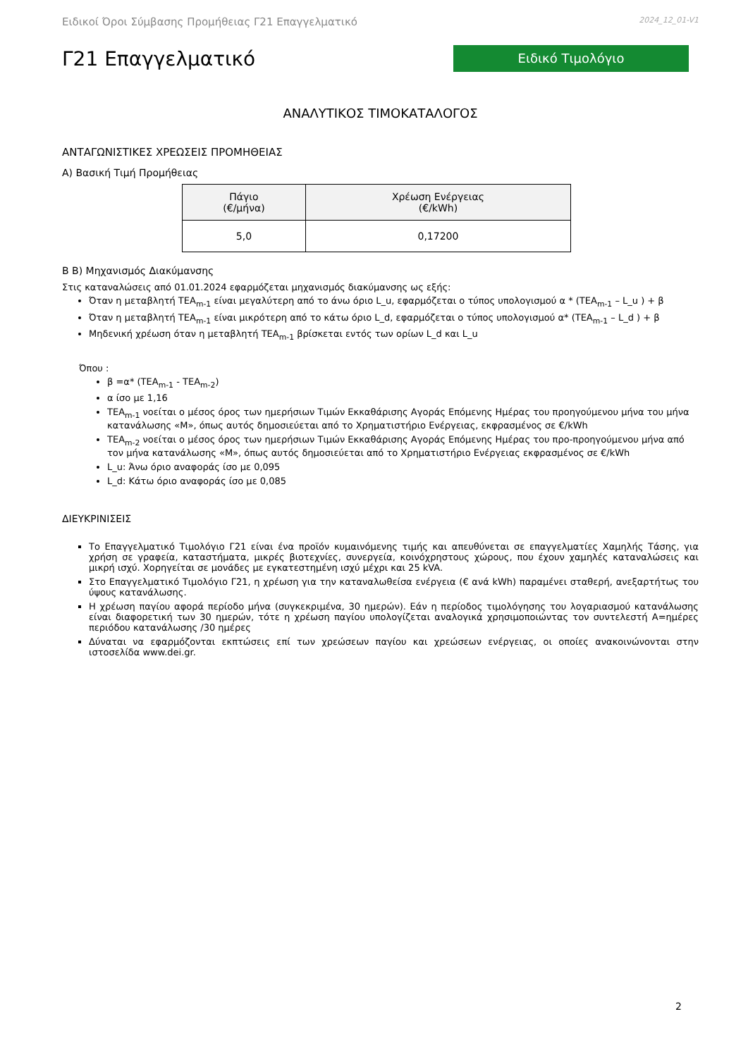Ειδικοί Όροι Σύμβασης Προμήθειας Γ21 Επαγγελματικό 2024_12_01-V1
Γ21 Επαγγελματικό
Ειδικό Τιμολόγιο
ΑΝΑΛΥΤΙΚΟΣ ΤΙΜΟΚΑΤΑΛΟΓΟΣ
ΑΝΤΑΓΩΝΙΣΤΙΚΕΣ ΧΡΕΩΣΕΙΣ ΠΡΟΜΗΘΕΙΑΣ
Α) Βασική Τιμή Προμήθειας
| Πάγιο (€/μήνα) | Χρέωση Ενέργειας (€/kWh) |
| --- | --- |
| 5,0 | 0,17200 |
Β Β) Μηχανισμός Διακύμανσης
Στις καταναλώσεις από 01.01.2024 εφαρμόζεται μηχανισμός διακύμανσης ως εξής:
Όταν η μεταβλητή ΤΕΑ<sub>m-1</sub> είναι μεγαλύτερη από το άνω όριο L_u, εφαρμόζεται ο τύπος υπολογισμού α * (ΤΕΑ<sub>m-1</sub> – L_u ) + β
Όταν η μεταβλητή ΤΕΑ<sub>m-1</sub> είναι μικρότερη από το κάτω όριο L_d, εφαρμόζεται ο τύπος υπολογισμού α* (ΤΕΑ<sub>m-1</sub> – L_d ) + β
Μηδενική χρέωση όταν η μεταβλητή ΤΕΑ<sub>m-1</sub> βρίσκεται εντός των ορίων L_d και L_u
Όπου :
β =α* (ΤΕΑ<sub>m-1</sub> - ΤΕΑ<sub>m-2</sub>)
α ίσο με 1,16
ΤΕΑ<sub>m-1</sub> νοείται ο μέσος όρος των ημερήσιων Τιμών Εκκαθάρισης Αγοράς Επόμενης Ημέρας του προηγούμενου μήνα του μήνα κατανάλωσης «Μ», όπως αυτός δημοσιεύεται από το Χρηματιστήριο Ενέργειας, εκφρασμένος σε €/kWh
ΤΕΑ<sub>m-2</sub> νοείται ο μέσος όρος των ημερήσιων Τιμών Εκκαθάρισης Αγοράς Επόμενης Ημέρας του προ-προηγούμενου μήνα από τον μήνα κατανάλωσης «Μ», όπως αυτός δημοσιεύεται από το Χρηματιστήριο Ενέργειας εκφρασμένος σε €/kWh
L_u: Άνω όριο αναφοράς ίσο με 0,095
L_d: Κάτω όριο αναφοράς ίσο με 0,085
ΔΙΕΥΚΡΙΝΙΣΕΙΣ
Το Επαγγελματικό Τιμολόγιο Γ21 είναι ένα προϊόν κυμαινόμενης τιμής και απευθύνεται σε επαγγελματίες Χαμηλής Τάσης, για χρήση σε γραφεία, καταστήματα, μικρές βιοτεχνίες, συνεργεία, κοινόχρηστους χώρους, που έχουν χαμηλές καταναλώσεις και μικρή ισχύ. Χορηγείται σε μονάδες με εγκατεστημένη ισχύ μέχρι και 25 kVA.
Στο Επαγγελματικό Τιμολόγιο Γ21, η χρέωση για την καταναλωθείσα ενέργεια (€ ανά kWh) παραμένει σταθερή, ανεξαρτήτως του ύψους κατανάλωσης.
Η χρέωση παγίου αφορά περίοδο μήνα (συγκεκριμένα, 30 ημερών). Εάν η περίοδος τιμολόγησης του λογαριασμού κατανάλωσης είναι διαφορετική των 30 ημερών, τότε η χρέωση παγίου υπολογίζεται αναλογικά χρησιμοποιώντας τον συντελεστή Α=ημέρες περιόδου κατανάλωσης /30 ημέρες
Δύναται να εφαρμόζονται εκπτώσεις επί των χρεώσεων παγίου και χρεώσεων ενέργειας, οι οποίες ανακοινώνονται στην ιστοσελίδα www.dei.gr.
2